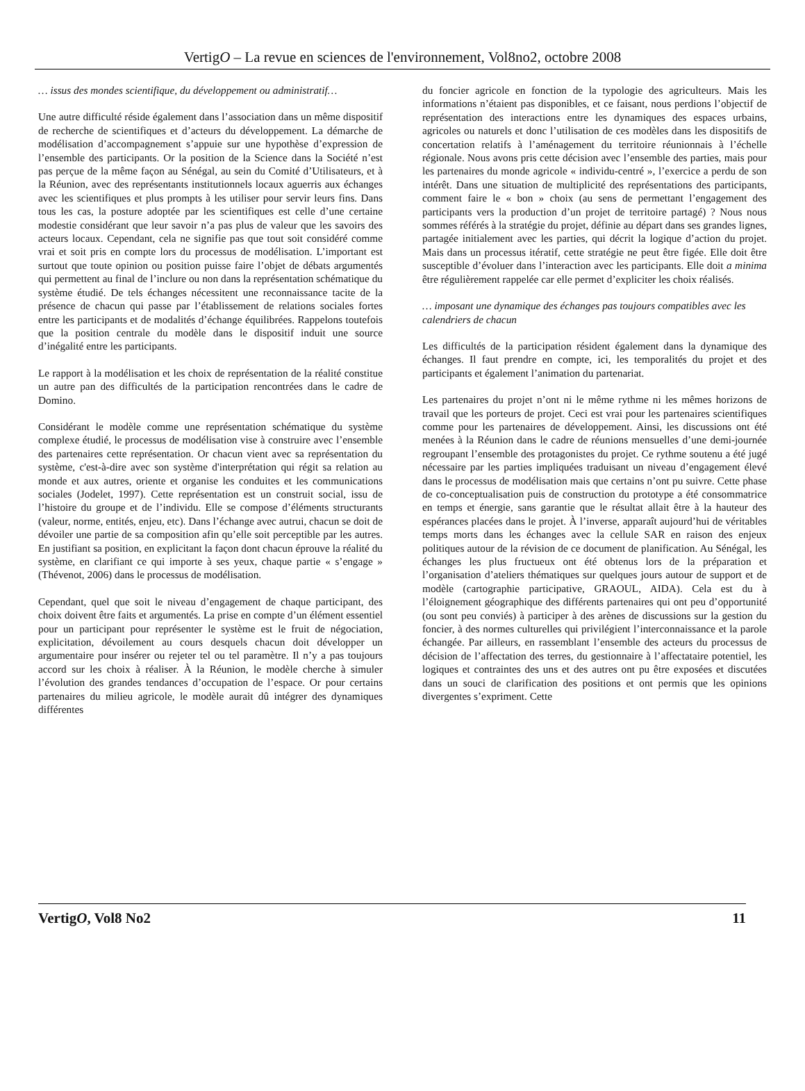VertigO – La revue en sciences de l'environnement, Vol8no2, octobre 2008
… issus des mondes scientifique, du développement ou administratif…
Une autre difficulté réside également dans l’association dans un même dispositif de recherche de scientifiques et d’acteurs du développement. La démarche de modélisation d’accompagnement s’appuie sur une hypothèse d’expression de l’ensemble des participants. Or la position de la Science dans la Société n’est pas perçue de la même façon au Sénégal, au sein du Comité d’Utilisateurs, et à la Réunion, avec des représentants institutionnels locaux aguerris aux échanges avec les scientifiques et plus prompts à les utiliser pour servir leurs fins. Dans tous les cas, la posture adoptée par les scientifiques est celle d’une certaine modestie considérant que leur savoir n’a pas plus de valeur que les savoirs des acteurs locaux. Cependant, cela ne signifie pas que tout soit considéré comme vrai et soit pris en compte lors du processus de modélisation. L’important est surtout que toute opinion ou position puisse faire l’objet de débats argumentés qui permettent au final de l’inclure ou non dans la représentation schématique du système étudié. De tels échanges nécessitent une reconnaissance tacite de la présence de chacun qui passe par l’établissement de relations sociales fortes entre les participants et de modalités d’échange équilibrées. Rappelons toutefois que la position centrale du modèle dans le dispositif induit une source d’inégalité entre les participants.
Le rapport à la modélisation et les choix de représentation de la réalité constitue un autre pan des difficultés de la participation rencontrées dans le cadre de Domino.
Considérant le modèle comme une représentation schématique du système complexe étudié, le processus de modélisation vise à construire avec l’ensemble des partenaires cette représentation. Or chacun vient avec sa représentation du système, c'est-à-dire avec son système d'interprétation qui régit sa relation au monde et aux autres, oriente et organise les conduites et les communications sociales (Jodelet, 1997). Cette représentation est un construit social, issu de l’histoire du groupe et de l’individu. Elle se compose d’éléments structurants (valeur, norme, entités, enjeu, etc). Dans l’échange avec autrui, chacun se doit de dévoiler une partie de sa composition afin qu’elle soit perceptible par les autres. En justifiant sa position, en explicitant la façon dont chacun éprouve la réalité du système, en clarifiant ce qui importe à ses yeux, chaque partie « s’engage » (Thévenot, 2006) dans le processus de modélisation.
Cependant, quel que soit le niveau d’engagement de chaque participant, des choix doivent être faits et argumentés. La prise en compte d’un élément essentiel pour un participant pour représenter le système est le fruit de négociation, explicitation, dévoilement au cours desquels chacun doit développer un argumentaire pour insérer ou rejeter tel ou tel paramètre. Il n’y a pas toujours accord sur les choix à réaliser. À la Réunion, le modèle cherche à simuler l’évolution des grandes tendances d’occupation de l’espace. Or pour certains partenaires du milieu agricole, le modèle aurait dû intégrer des dynamiques différentes
du foncier agricole en fonction de la typologie des agriculteurs. Mais les informations n’étaient pas disponibles, et ce faisant, nous perdions l’objectif de représentation des interactions entre les dynamiques des espaces urbains, agricoles ou naturels et donc l’utilisation de ces modèles dans les dispositifs de concertation relatifs à l’aménagement du territoire réunionnais à l’échelle régionale. Nous avons pris cette décision avec l’ensemble des parties, mais pour les partenaires du monde agricole « individu-centré », l’exercice a perdu de son intérêt. Dans une situation de multiplicité des représentations des participants, comment faire le « bon » choix (au sens de permettant l’engagement des participants vers la production d’un projet de territoire partagé) ? Nous nous sommes référés à la stratégie du projet, définie au départ dans ses grandes lignes, partagée initialement avec les parties, qui décrit la logique d’action du projet. Mais dans un processus itératif, cette stratégie ne peut être figée. Elle doit être susceptible d’évoluer dans l’interaction avec les participants. Elle doit a minima être régulièrement rappelée car elle permet d’expliciter les choix réalisés.
… imposant une dynamique des échanges pas toujours compatibles avec les calendriers de chacun
Les difficultés de la participation résident également dans la dynamique des échanges. Il faut prendre en compte, ici, les temporalités du projet et des participants et également l’animation du partenariat.
Les partenaires du projet n’ont ni le même rythme ni les mêmes horizons de travail que les porteurs de projet. Ceci est vrai pour les partenaires scientifiques comme pour les partenaires de développement. Ainsi, les discussions ont été menées à la Réunion dans le cadre de réunions mensuelles d’une demi-journée regroupant l’ensemble des protagonistes du projet. Ce rythme soutenu a été jugé nécessaire par les parties impliquées traduisant un niveau d’engagement élevé dans le processus de modélisation mais que certains n’ont pu suivre. Cette phase de co-conceptualisation puis de construction du prototype a été consommatrice en temps et énergie, sans garantie que le résultat allait être à la hauteur des espérances placées dans le projet. À l’inverse, apparaît aujourd’hui de véritables temps morts dans les échanges avec la cellule SAR en raison des enjeux politiques autour de la révision de ce document de planification. Au Sénégal, les échanges les plus fructueux ont été obtenus lors de la préparation et l’organisation d’ateliers thématiques sur quelques jours autour de support et de modèle (cartographie participative, GRAOUL, AIDA). Cela est du à l’éloignement géographique des différents partenaires qui ont peu d’opportunité (ou sont peu conviés) à participer à des arènes de discussions sur la gestion du foncier, à des normes culturelles qui privilégient l’interconnaissance et la parole échangée. Par ailleurs, en rassemblant l’ensemble des acteurs du processus de décision de l’affectation des terres, du gestionnaire à l’affectataire potentiel, les logiques et contraintes des uns et des autres ont pu être exposées et discutées dans un souci de clarification des positions et ont permis que les opinions divergentes s’expriment. Cette
VertigO, Vol8 No2 11